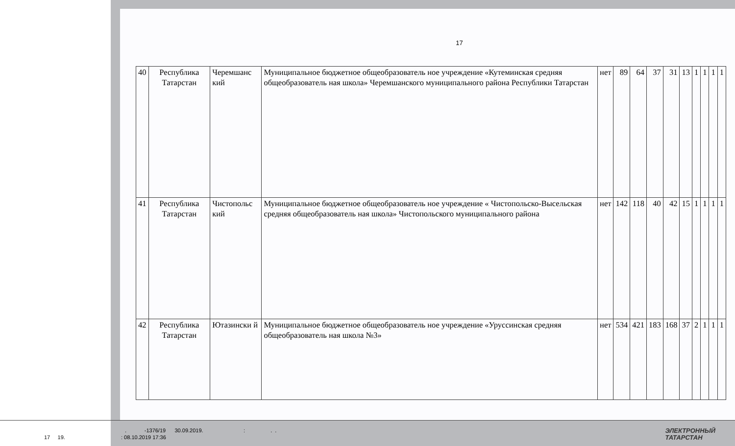17
| 40 | Республика Татарстан | Черемшанс кий | Муниципальное бюджетное общеобразователь ное учреждение «Кутеминская средняя общеобразователь ная школа» Черемшанского муниципального района Республики Татарстан | нет | 89 | 64 | 37 | 31 | 13 | 1 | 1 | 1 | 1 |
| 41 | Республика Татарстан | Чистопольс кий | Муниципальное бюджетное общеобразователь ное учреждение « Чистопольско-Высельская средняя общеобразователь ная школа» Чистопольского муниципального района | нет | 142 | 118 | 40 | 42 | 15 | 1 | 1 | 1 | 1 |
| 42 | Республика Татарстан | Ютазински й | Муниципальное бюджетное общеобразователь ное учреждение «Уруссинская средняя общеобразователь ная школа №3» | нет | 534 | 421 | 183 | 168 | 37 | 2 | 1 | 1 | 1 |
. -1376/19 30.09.2019. : . .
17 19. : 08.10.2019 17:36
ЭЛЕКТРОННЫЙ
ТАТАРСТАН